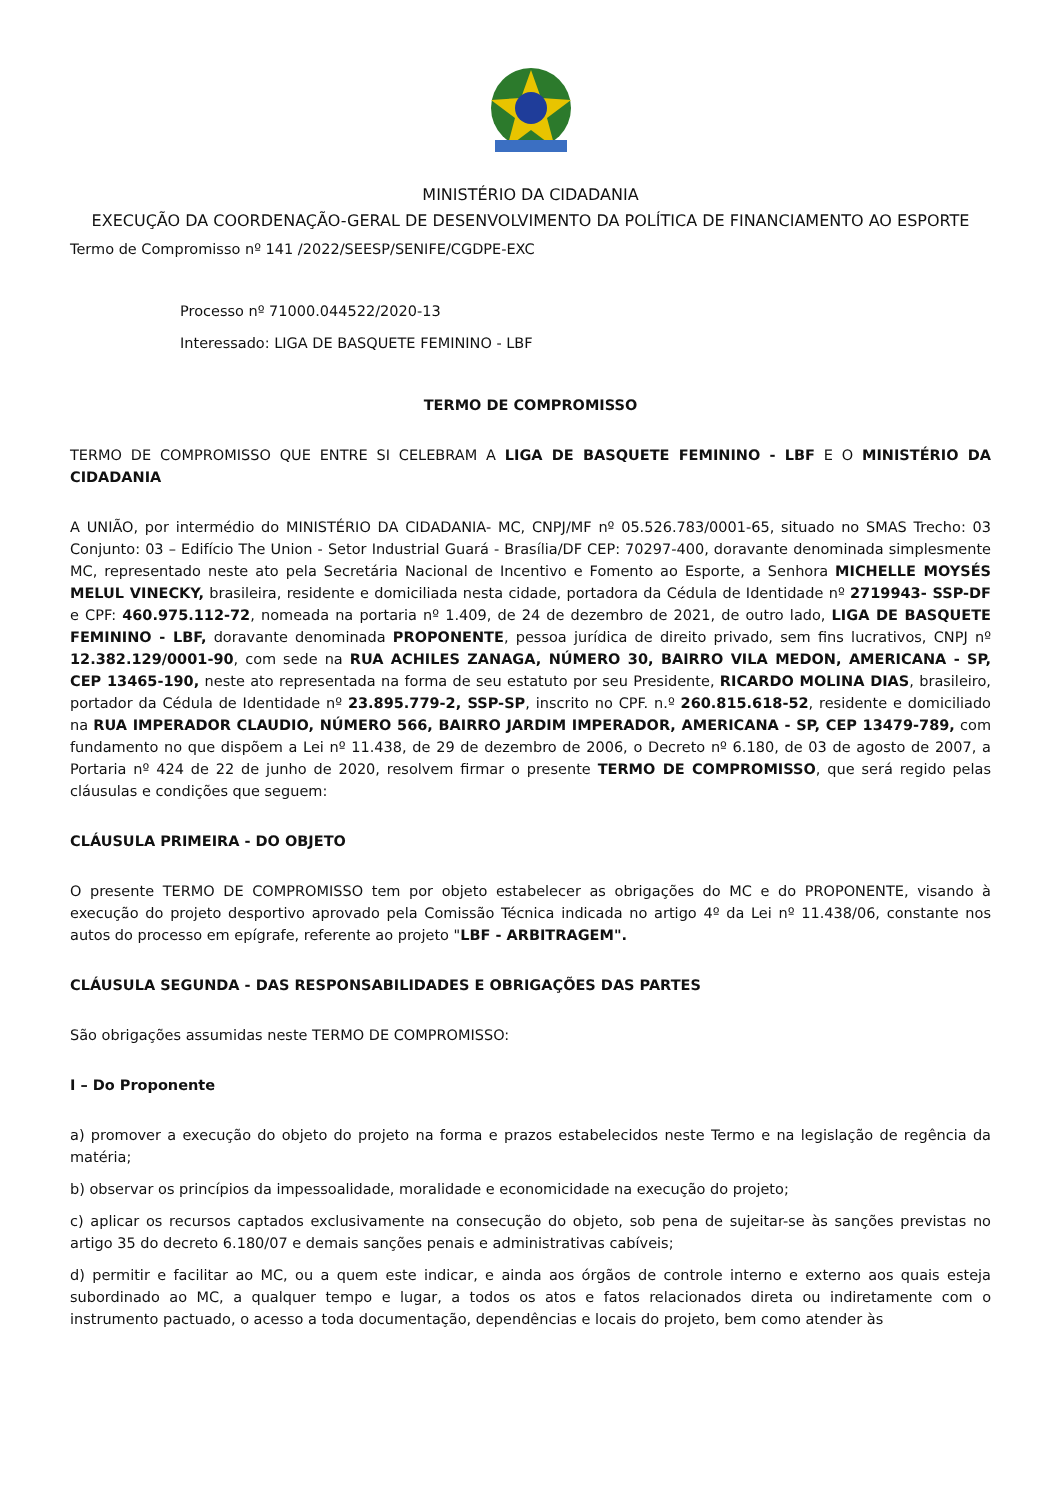MINISTÉRIO DA CIDADANIA
EXECUÇÃO DA COORDENAÇÃO-GERAL DE DESENVOLVIMENTO DA POLÍTICA DE FINANCIAMENTO AO ESPORTE
Termo de Compromisso nº 141 /2022/SEESP/SENIFE/CGDPE-EXC
Processo nº 71000.044522/2020-13
Interessado: LIGA DE BASQUETE FEMININO - LBF
TERMO DE COMPROMISSO
TERMO DE COMPROMISSO QUE ENTRE SI CELEBRAM A LIGA DE BASQUETE FEMININO - LBF E O MINISTÉRIO DA CIDADANIA
A UNIÃO, por intermédio do MINISTÉRIO DA CIDADANIA- MC, CNPJ/MF nº 05.526.783/0001-65, situado no SMAS Trecho: 03 Conjunto: 03 – Edifício The Union - Setor Industrial Guará - Brasília/DF CEP: 70297-400, doravante denominada simplesmente MC, representado neste ato pela Secretária Nacional de Incentivo e Fomento ao Esporte, a Senhora MICHELLE MOYSÉS MELUL VINECKY, brasileira, residente e domiciliada nesta cidade, portadora da Cédula de Identidade nº 2719943- SSP-DF e CPF: 460.975.112-72, nomeada na portaria nº 1.409, de 24 de dezembro de 2021, de outro lado, LIGA DE BASQUETE FEMININO - LBF, doravante denominada PROPONENTE, pessoa jurídica de direito privado, sem fins lucrativos, CNPJ nº 12.382.129/0001-90, com sede na RUA ACHILES ZANAGA, NÚMERO 30, BAIRRO VILA MEDON, AMERICANA - SP, CEP 13465-190, neste ato representada na forma de seu estatuto por seu Presidente, RICARDO MOLINA DIAS, brasileiro, portador da Cédula de Identidade nº 23.895.779-2, SSP-SP, inscrito no CPF. n.º 260.815.618-52, residente e domiciliado na RUA IMPERADOR CLAUDIO, NÚMERO 566, BAIRRO JARDIM IMPERADOR, AMERICANA - SP, CEP 13479-789, com fundamento no que dispõem a Lei nº 11.438, de 29 de dezembro de 2006, o Decreto nº 6.180, de 03 de agosto de 2007, a Portaria nº 424 de 22 de junho de 2020, resolvem firmar o presente TERMO DE COMPROMISSO, que será regido pelas cláusulas e condições que seguem:
CLÁUSULA PRIMEIRA - DO OBJETO
O presente TERMO DE COMPROMISSO tem por objeto estabelecer as obrigações do MC e do PROPONENTE, visando à execução do projeto desportivo aprovado pela Comissão Técnica indicada no artigo 4º da Lei nº 11.438/06, constante nos autos do processo em epígrafe, referente ao projeto "LBF - ARBITRAGEM".
CLÁUSULA SEGUNDA - DAS RESPONSABILIDADES E OBRIGAÇÕES DAS PARTES
São obrigações assumidas neste TERMO DE COMPROMISSO:
I – Do Proponente
a) promover a execução do objeto do projeto na forma e prazos estabelecidos neste Termo e na legislação de regência da matéria;
b) observar os princípios da impessoalidade, moralidade e economicidade na execução do projeto;
c) aplicar os recursos captados exclusivamente na consecução do objeto, sob pena de sujeitar-se às sanções previstas no artigo 35 do decreto 6.180/07 e demais sanções penais e administrativas cabíveis;
d) permitir e facilitar ao MC, ou a quem este indicar, e ainda aos órgãos de controle interno e externo aos quais esteja subordinado ao MC, a qualquer tempo e lugar, a todos os atos e fatos relacionados direta ou indiretamente com o instrumento pactuado, o acesso a toda documentação, dependências e locais do projeto, bem como atender às